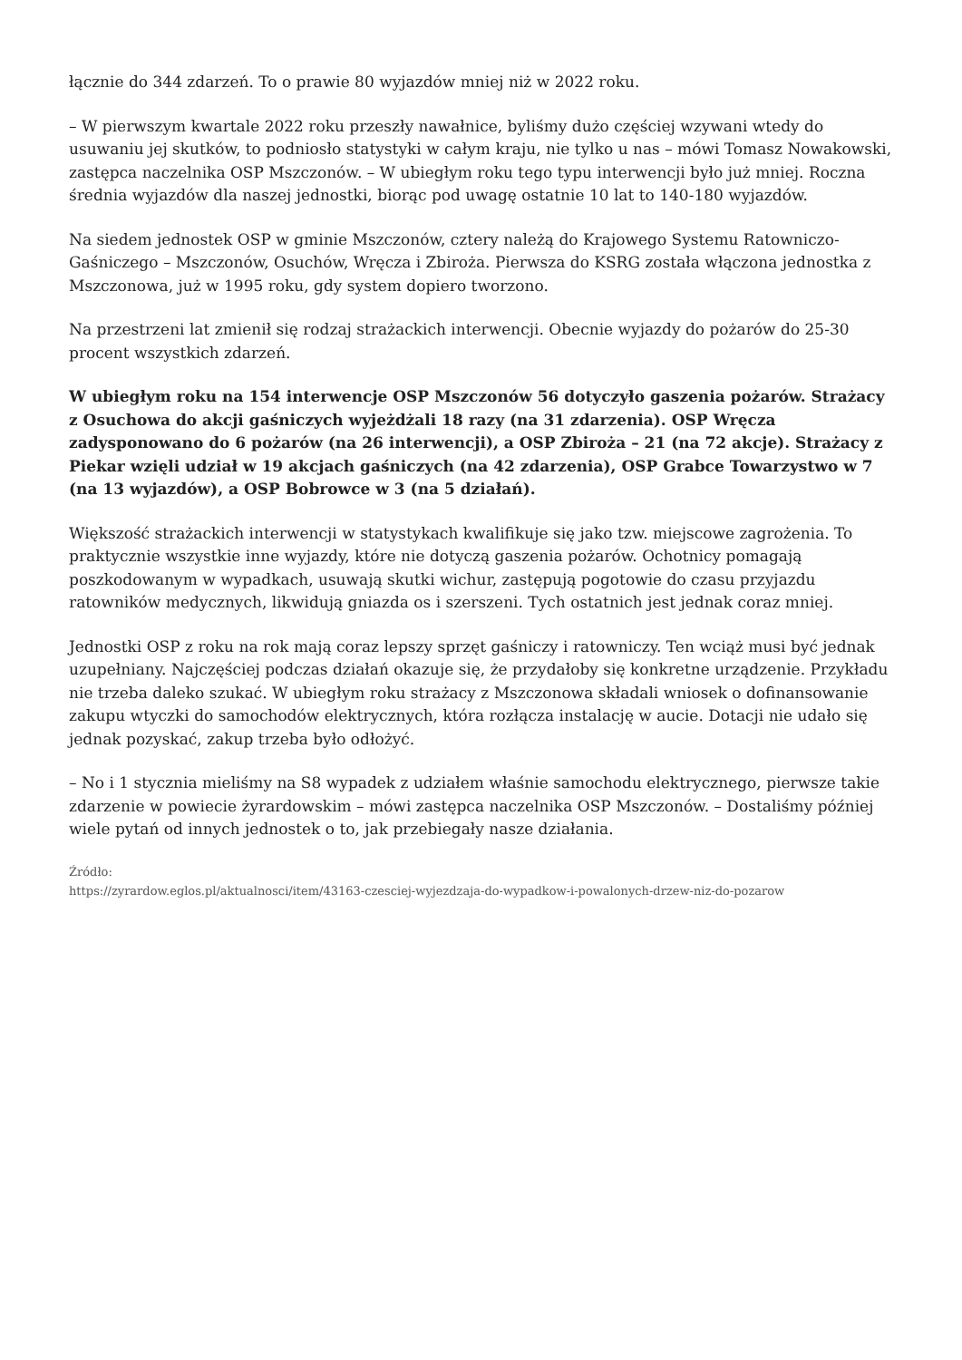łącznie do 344 zdarzeń. To o prawie 80 wyjazdów mniej niż w 2022 roku.
– W pierwszym kwartale 2022 roku przeszły nawałnice, byliśmy dużo częściej wzywani wtedy do usuwaniu jej skutków, to podniosło statystyki w całym kraju, nie tylko u nas – mówi Tomasz Nowakowski, zastępca naczelnika OSP Mszczonów. – W ubiegłym roku tego typu interwencji było już mniej. Roczna średnia wyjazdów dla naszej jednostki, biorąc pod uwagę ostatnie 10 lat to 140-180 wyjazdów.
Na siedem jednostek OSP w gminie Mszczonów, cztery należą do Krajowego Systemu Ratowniczo-Gaśniczego – Mszczonów, Osuchów, Wręcza i Zbiroża. Pierwsza do KSRG została włączona jednostka z Mszczonowa, już w 1995 roku, gdy system dopiero tworzono.
Na przestrzeni lat zmienił się rodzaj strażackich interwencji. Obecnie wyjazdy do pożarów do 25-30 procent wszystkich zdarzeń.
W ubiegłym roku na 154 interwencje OSP Mszczonów 56 dotyczyło gaszenia pożarów. Strażacy z Osuchowa do akcji gaśniczych wyjeżdżali 18 razy (na 31 zdarzenia). OSP Wręcza zadysponowano do 6 pożarów (na 26 interwencji), a OSP Zbiroża – 21 (na 72 akcje). Strażacy z Piekar wzięli udział w 19 akcjach gaśniczych (na 42 zdarzenia), OSP Grabce Towarzystwo w 7 (na 13 wyjazdów), a OSP Bobrowce w 3 (na 5 działań).
Większość strażackich interwencji w statystykach kwalifikuje się jako tzw. miejscowe zagrożenia. To praktycznie wszystkie inne wyjazdy, które nie dotyczą gaszenia pożarów. Ochotnicy pomagają poszkodowanym w wypadkach, usuwają skutki wichur, zastępują pogotowie do czasu przyjazdu ratowników medycznych, likwidują gniazda os i szerszeni. Tych ostatnich jest jednak coraz mniej.
Jednostki OSP z roku na rok mają coraz lepszy sprzęt gaśniczy i ratowniczy. Ten wciąż musi być jednak uzupełniany. Najczęściej podczas działań okazuje się, że przydałoby się konkretne urządzenie. Przykładu nie trzeba daleko szukać. W ubiegłym roku strażacy z Mszczonowa składali wniosek o dofinansowanie zakupu wtyczki do samochodów elektrycznych, która rozłącza instalację w aucie. Dotacji nie udało się jednak pozyskać, zakup trzeba było odłożyć.
– No i 1 stycznia mieliśmy na S8 wypadek z udziałem właśnie samochodu elektrycznego, pierwsze takie zdarzenie w powiecie żyrardowskim – mówi zastępca naczelnika OSP Mszczonów. – Dostaliśmy później wiele pytań od innych jednostek o to, jak przebiegały nasze działania.
Źródło:
https://zyrardow.eglos.pl/aktualnosci/item/43163-czesciej-wyjezdzaja-do-wypadkow-i-powalonych-drzew-niz-do-pozarow